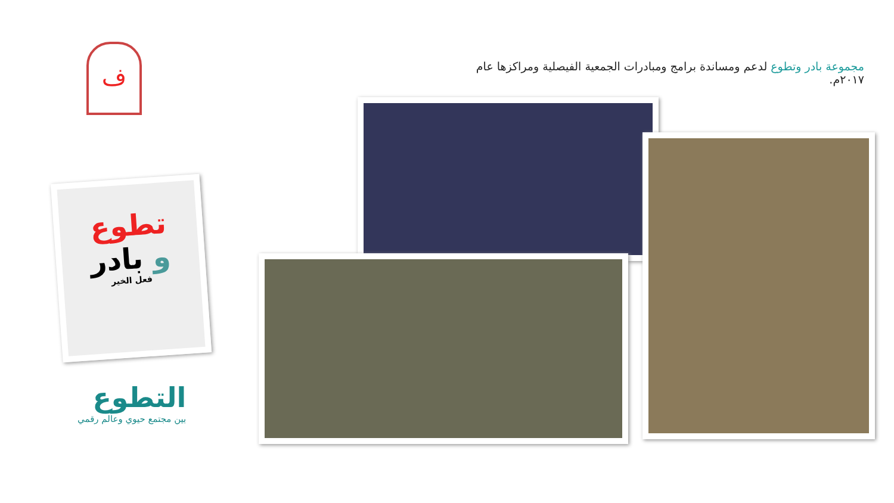مجموعة بادر وتطوع لدعم ومساندة برامج ومبادرات الجمعية الفيصلية ومراكزها عام ٢٠١٧م.
ف
تطوع
و بادر
فعل الخير
التطوع
بين مجتمع حيوي وعالم رقمي